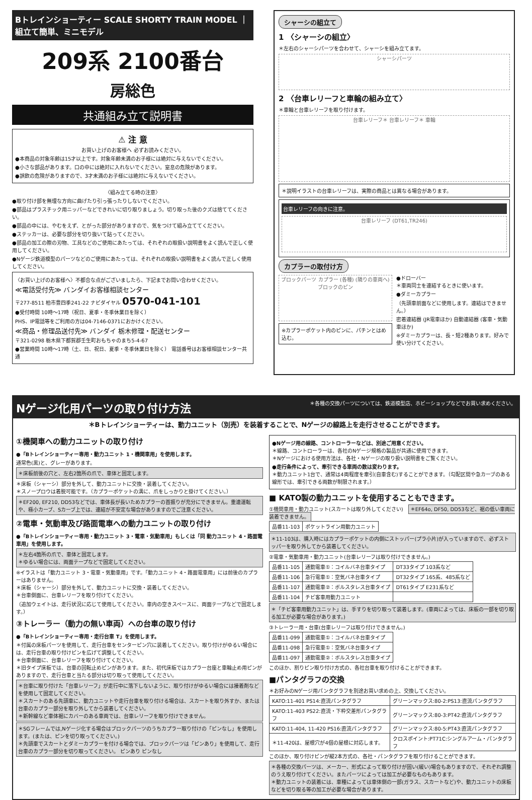Bトレインショーティー SCALE SHORTY TRAIN MODEL ｜ 組立て簡単、ミニモデル
209系 2100番台
房総色
共通組み立て説明書
⚠ 注 意
お買い上げのお客様へ 必ずお読みください。
●本商品の対象年齢は15才以上です。対象年齢未満のお子様には絶対に与えないでください。
●小さな部品があります。口の中には絶対に入れないでください。窒息の危険があります。
●誤飲の危険がありますので、3才未満のお子様には絶対に与えないでください。
〈組み立てる時の注意〉
●取り付け部を無理な方向に曲げたり引っ張ったりしないでください。
●部品はプラスチック用ニッパーなどできれいに切り取りましょう。切り取った後のクズは捨ててください。
●部品の中には、やむをえず、とがった部分がありますので、気をつけて組み立ててください。
●ステッカーは、必要な部分を切り抜いて貼ってください。
●部品の加工の際の刃物、工具などのご使用にあたっては、それぞれの取扱い説明書をよく読んで正しく使用してください。
●Nゲージ鉄道模型のパーツなどのご使用にあたっては、それぞれの取扱い説明書をよく読んで正しく使用してください。
〈お買い上げのお客様へ〉不都合な点がございましたら、下記までお問い合わせください。
≪電話受付先≫ バンダイお客様相談センター
〒277-8511 柏市豊四季241-22 ナビダイヤル 0570-041-101
●受付時間 10時～17時（祝日、夏季・冬季休業日を除く）
PHS、IP電話等をご利用の方は04-7146-0371におかけください。
≪商品・修理品送付先≫ バンダイ 栃木修理・配送センター
〒321-0298 栃木県下都賀郡壬生町おもちゃのまち5-4-67
●営業時間 10時～17時（土、日、祝日、夏季・冬季休業日を除く） 電話番号はお客様相談センター共通
シャーシの組立て
1 〈シャーシの組立〉
＊左右のシャーシパーツを合わせて、シャーシを組み立てます。
シャーシパーツ
2 〈台車レリーフと車輪の組み立て〉
＊車輪と台車レリーフを取り付けます。
台車レリーフ＊ 台車レリーフ＊ 車輪
＊説明イラストの台車レリーフは、実際の商品とは異なる場合があります。
台車レリーフの向きに注意。
台車レリーフ (DT61,TR246)
カプラーの取付け方
ブロックパーツ カプラー (各種) (隣りの車両へ) ブロックのピン
※カプラーポケット内のピンに、パチンとはめ込む。
●ドローバー
＊車両同士を連結するときに使います。
●ダミーカプラー
（先頭車前面などに使用します。連結はできません。）
密着連結器 (JR電車ほか) 自動連結器 (客車・気動車ほか)
※ダミーカプラーは、長・短2種あります。好みで使い分けてください。
Nゲージ化用パーツの取り付け方法 ＊各種の交換パーツについては、鉄道模型店、ホビーショップなどでお買い求めください。
＊Bトレインショーティーは、動力ユニット（別売）を装着することで、Nゲージの線路上を走行させることができます。
①機関車への動力ユニットの取り付け
●「Bトレインショーティー専用・動力ユニット 1・機関車用」を使用します。
通常色(黒)と、グレーがあります。
＊床板前後の穴と、左右2箇所の爪で、車体と固定します。
＊床板（シャーシ）部分を外して、動力ユニットに交換・装着してください。
＊スノープロウは着脱可能です。（カプラーポケットの溝に、爪をしっかりと掛けてください。）
＊EF200, EF210, DD53などでは、車体長が長いためカプラーの首振りが充分にできません。重連運転や、極小カーブ、Sカーブ上では、連結が不安定な場合がありますのでご注意ください。
②電車・気動車及び路面電車への動力ユニットの取り付け
●「Bトレインショーティー専用・動力ユニット 3・電車・気動車用」もしくは「同 動力ユニット 4・路面電車用」を使用します。
＊左右4箇所の爪で、車体と固定します。
＊ゆるい場合には、両面テープなどで固定してください。
※イラストは「動力ユニット 3・電車・気動車用」です。「動力ユニット 4・路面電車用」には前後のカプラーはありません。
＊床板（シャーシ）部分を外して、動力ユニットに交換・装着してください。
＊台車側面に、台車レリーフを取り付けてください。
（追加ウェイトは、走行状況に応じて使用してください。車内の空きスペースに、両面テープなどで固定します。）
③トレーラー（動力の無い車両）への台車の取り付け
●「Bトレインショーティー専用・走行台車 T」を使用します。
＊付属の床板パーツを使用して、走行台車をセンターピン穴に装着してください。取り付けがゆるい場合には、走行台車の取り付けピンを広げて調整してください。
＊台車側面に、台車レリーフを取り付けてください。
＊旧タイプ床板では、台車の回転止めピンがあります。また、初代床板ではカプラー台座と車輪止め用ピンがありますので、走行台車と当たる部分は切り取って使用してください。
＊台車に取り付けた「台車レリーフ」が走行中に落下しないように、取り付けがゆるい場合には接着剤などを使用して固定してください。
＊スカートのある先頭車に、動力ユニットや走行台車を取り付ける場合は、スカートを取り外すか、または台車のカプラー部分を取り外してから装着してください。
＊新幹線など車体裾にカバーのある車両では、台車レリーフを取り付けできません。
＊SGフレームでは,Nゲージ化する場合はブロックパーツのうちカプラー取り付けの「ピンなし」を使用します。(または、ピンを切り取ってください。)
＊先頭車でスカートとダミーカプラーを付ける場合では、ブロックパーツは「ピンあり」を使用して、走行台車のカプラー部分を切り取ってください。 ピンあり ピンなし
●Nゲージ用の線路、コントローラーなどは、別途ご用意ください。
＊線路、コントローラーは、各社のNゲージ規格の製品が共通に使用できます。
＊Nゲージにおける使用方法は、各社・Nゲージの取り扱い説明書をご覧ください。
●走行条件によって、牽引できる車両の数は変わります。
＊動力ユニット1台で、通常は4両程度を牽引(自車含む)することができます。（勾配区間や急カーブのある線形では、牽引できる両数が制限されます。）
■ KATO製の動力ユニットを使用することもできます。
①機関車用・動力ユニット(スカートは取り外してください)　＊EF64o, DF50, DD53など、裾の低い車両に装着できません。
| 品番11-103 | ポケットライン用動力ユニット |
＊11-103は、購入時にはカプラーポケットの内側にストッパー(プラ小片)が入っていますので、必ずストッパーを取り外してから装着してください。
②電車・気動車用・動力ユニット(台車レリーフは取り付けできません。)
| 品番11-105 | 通勤電車①：コイルバネ台車タイプ | DT33タイプ 103系など |
| 品番11-106 | 急行電車①：空気バネ台車タイプ | DT32タイプ 165系、485系など |
| 品番11-107 | 通勤電車②：ボルスタレス台車タイプ | DT61タイプ E231系など |
| 品番11-104 | チビ客車用動力ユニット | |
＊「チビ客車用動力ユニット」は、手すりを切り取って装着します。(車両によっては、床板の一部を切り取る加工が必要な場合があります。)
③トレーラー用・台車(台車レリーフは取り付けできません。)
| 品番11-099 | 通勤電車①：コイルバネ台車タイプ |
| 品番11-098 | 急行電車①：空気バネ台車タイプ |
| 品番11-097 | 通勤電車②：ボルスタレス台車タイプ |
このほか、割りピン取り付け方式の、各社台車を取り付けることができます。
■パンタグラフの交換
＊お好みのNゲージ用パンタグラフを別途お買い求めの上、交換してください。
| KATO:11-401 PS14:直流パンタグラフ | グリーンマックス:80-2:PS13:直流パンタグラフ |
| KATO:11-403 PS22:直流・下枠交差形パンタグラフ | グリーンマックス:80-3:PT42:直流パンタグラフ |
| KATO:11-404, 11-420 PS16:直流パンタグラフ | グリーンマックス:80-5:PT43:直流パンタグラフ |
| ＊11-420は、屋根穴が4個の屋根に対応します。 | クロスポイント:PT71C:シングルアーム・パンタグラフ |
このほか、取り付けピンが縦2本方式の、各社・パンタグラフを取り付けることができます。
＊各種の交換パーツは、メーカー、形式によって取り付けが固い(緩い)場合もありますので、それぞれ調整のうえ取り付けてください。またパーツによっては加工が必要なものもあります。
＊動力ユニットの装着には、車種によっては車体側の一部(ガラス、スカートなど)や、動力ユニットの床板などを切り取る等の加工が必要な場合があります。